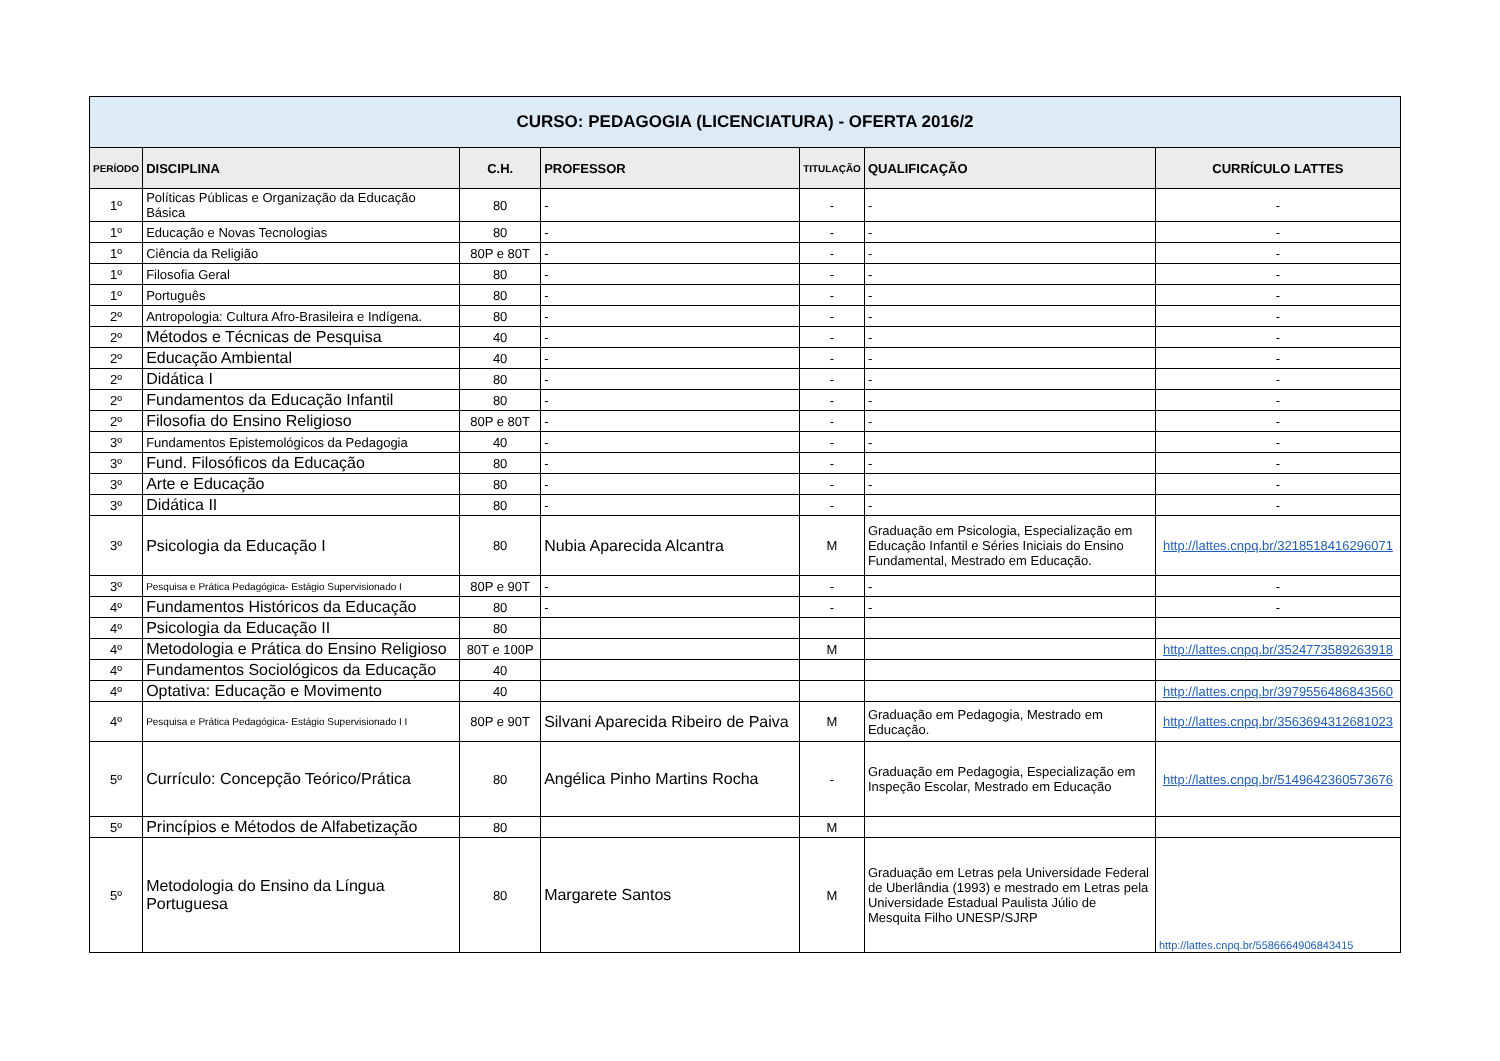| CURSO: PEDAGOGIA (LICENCIATURA) - OFERTA 2016/2 | | | | | | |
| --- | --- | --- | --- | --- | --- | --- |
| PERÍODO | DISCIPLINA | C.H. | PROFESSOR | TITULAÇÃO | QUALIFICAÇÃO | CURRÍCULO LATTES |
| 1º | Políticas Públicas e Organização da Educação Básica | 80 | - | - | - | - |
| 1º | Educação e Novas Tecnologias | 80 | - | - | - | - |
| 1º | Ciência da Religião | 80P e 80T | - | - | - | - |
| 1º | Filosofia Geral | 80 | - | - | - | - |
| 1º | Português | 80 | - | - | - | - |
| 2º | Antropologia: Cultura Afro-Brasileira e Indígena. | 80 | - | - | - | - |
| 2º | Métodos e Técnicas de Pesquisa | 40 | - | - | - | - |
| 2º | Educação Ambiental | 40 | - | - | - | - |
| 2º | Didática I | 80 | - | - | - | - |
| 2º | Fundamentos da Educação Infantil | 80 | - | - | - | - |
| 2º | Filosofia do Ensino Religioso | 80P e 80T | - | - | - | - |
| 3º | Fundamentos Epistemológicos da Pedagogia | 40 | - | - | - | - |
| 3º | Fund. Filosóficos da Educação | 80 | - | - | - | - |
| 3º | Arte e Educação | 80 | - | - | - | - |
| 3º | Didática II | 80 | - | - | - | - |
| 3º | Psicologia da Educação I | 80 | Nubia Aparecida Alcantra | M | Graduação em Psicologia, Especialização em Educação Infantil e Séries Iniciais do Ensino Fundamental, Mestrado em Educação. | http://lattes.cnpq.br/3218518416296071 |
| 3º | Pesquisa e Prática Pedagógica- Estágio Supervisionado I | 80P e 90T | - | - | - | - |
| 4º | Fundamentos Históricos da Educação | 80 | - | - | - | - |
| 4º | Psicologia da Educação II | 80 | | | | |
| 4º | Metodologia e Prática do Ensino Religioso | 80T e 100P | | M | | http://lattes.cnpq.br/3524773589263918 |
| 4º | Fundamentos Sociológicos da Educação | 40 | | | | |
| 4º | Optativa: Educação e Movimento | 40 | | | | http://lattes.cnpq.br/3979556486843560 |
| 4º | Pesquisa e Prática Pedagógica- Estágio Supervisionado I I | 80P e 90T | Silvani Aparecida Ribeiro de Paiva | M | Graduação em Pedagogia, Mestrado em Educação. | http://lattes.cnpq.br/3563694312681023 |
| 5º | Currículo: Concepção Teórico/Prática | 80 | Angélica Pinho Martins Rocha | - | Graduação em Pedagogia, Especialização em Inspeção Escolar, Mestrado em Educação | http://lattes.cnpq.br/5149642360573676 |
| 5º | Princípios e Métodos de Alfabetização | 80 | | M | | |
| 5º | Metodologia do Ensino da Língua Portuguesa | 80 | Margarete Santos | M | Graduação em Letras pela Universidade Federal de Uberlândia (1993) e mestrado em Letras pela Universidade Estadual Paulista Júlio de Mesquita Filho UNESP/SJRP | http://lattes.cnpq.br/5586664906843415 |